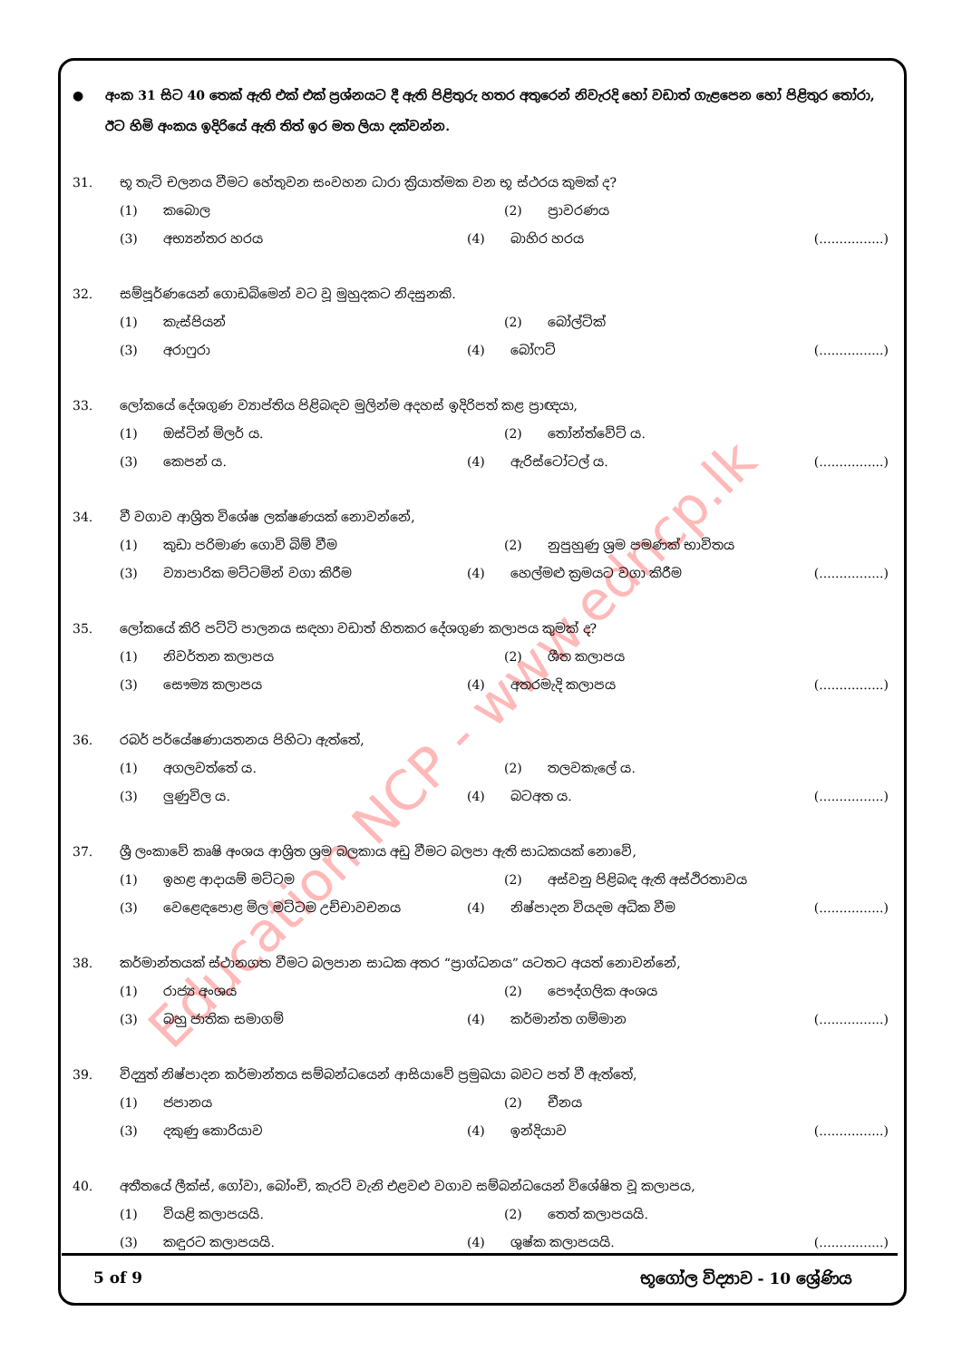Education NCP - www.edncp.lk
● අංක 31 සිට 40 තෙක් ඇති එක් එක් ප්‍රශ්නයට දී ඇති පිළිතුරු හතර අතුරෙන් නිවැරදි හෝ වඩාත් ගැළපෙන හෝ පිළිතුර තෝරා, ඊට හිමි අංකය ඉදිරියේ ඇති තිත් ඉර මත ලියා දක්වන්න.
31. භූ තැටි චලනය වීමට හේතුවන සංවහන ධාරා ක්‍රියාත්මක වන භූ ස්ථරය කුමක් ද?
(1) කබොල (2) ප්‍රාවරණය
(3) අභ්‍යන්තර හරය (4) බාහිර හරය (................)
32. සම්පූර්ණයෙන් ගොඩබිමෙන් වට වූ මුහුදකට නිදසුනකි.
(1) කැස්පියන් (2) බෝල්ටික්
(3) අරාෆුරා (4) බෝෆට් (................)
33. ලෝකයේ දේශගුණ ව්‍යාප්තිය පිළිබඳව මුලින්ම අදහස් ඉදිරිපත් කළ ප්‍රාඥයා,
(1) ඔස්ටින් මිලර් ය. (2) තෝන්ත්වේට් ය.
(3) කෙපන් ය. (4) ඇරිස්ටෝටල් ය. (................)
34. වී වගාව ආශ්‍රිත විශේෂ ලක්ෂණයක් නොවන්නේ,
(1) කුඩා පරිමාණ ගොවි බිම් වීම (2) නුපුහුණු ශ්‍රම පමණක් භාවිතය
(3) ව්‍යාපාරික මට්ටමින් වගා කිරීම (4) හෙල්මළු ක්‍රමයට වගා කිරීම (................)
35. ලෝකයේ කිරි පට්ටි පාලනය සඳහා වඩාත් හිතකර දේශගුණ කලාපය කුමක් ද?
(1) නිවර්තන කලාපය (2) ශීත කලාපය
(3) සෞම්‍ය කලාපය (4) අතරමැදි කලාපය (................)
36. රබර් පර්යේෂණායතනය පිහිටා ඇත්තේ,
(1) අගලවත්තේ ය. (2) තලවකැලේ ය.
(3) ලුණුවිල ය. (4) බටඅත ය. (................)
37. ශ්‍රී ලංකාවේ කෘෂි අංශය ආශ්‍රිත ශ්‍රම බලකාය අඩු වීමට බලපා ඇති සාධකයක් නොවේ,
(1) ඉහළ ආදායම් මට්ටම (2) අස්වනු පිළිබඳ ඇති අස්ථිරතාවය
(3) වෙළෙඳපොළ මිල මට්ටම උච්චාවචනය (4) නිෂ්පාදන වියදම අධික වීම (................)
38. කර්මාන්තයක් ස්ථානගත වීමට බලපාන සාධක අතර “ප්‍රාග්ධනය” යටතට අයත් නොවන්නේ,
(1) රාජ්‍ය අංශය (2) පෞද්ගලික අංශය
(3) බහු ජාතික සමාගම් (4) කර්මාන්ත ගම්මාන (................)
39. විද්‍යුත් නිෂ්පාදන කර්මාන්තය සම්බන්ධයෙන් ආසියාවේ ප්‍රමුඛයා බවට පත් වී ඇත්තේ,
(1) ජපානය (2) චීනය
(3) දකුණු කොරියාව (4) ඉන්දියාව (................)
40. අතීතයේ ලීක්ස්, ගෝවා, බෝංචි, කැරට් වැනි එළවළු වගාව සම්බන්ධයෙන් විශේෂිත වූ කලාපය,
(1) වියළි කලාපයයි. (2) තෙත් කලාපයයි.
(3) කඳුරට කලාපයයි. (4) ශුෂ්ක කලාපයයි. (................)
5 of 9 භූගෝල විද්‍යාව - 10 ශ්‍රේණිය